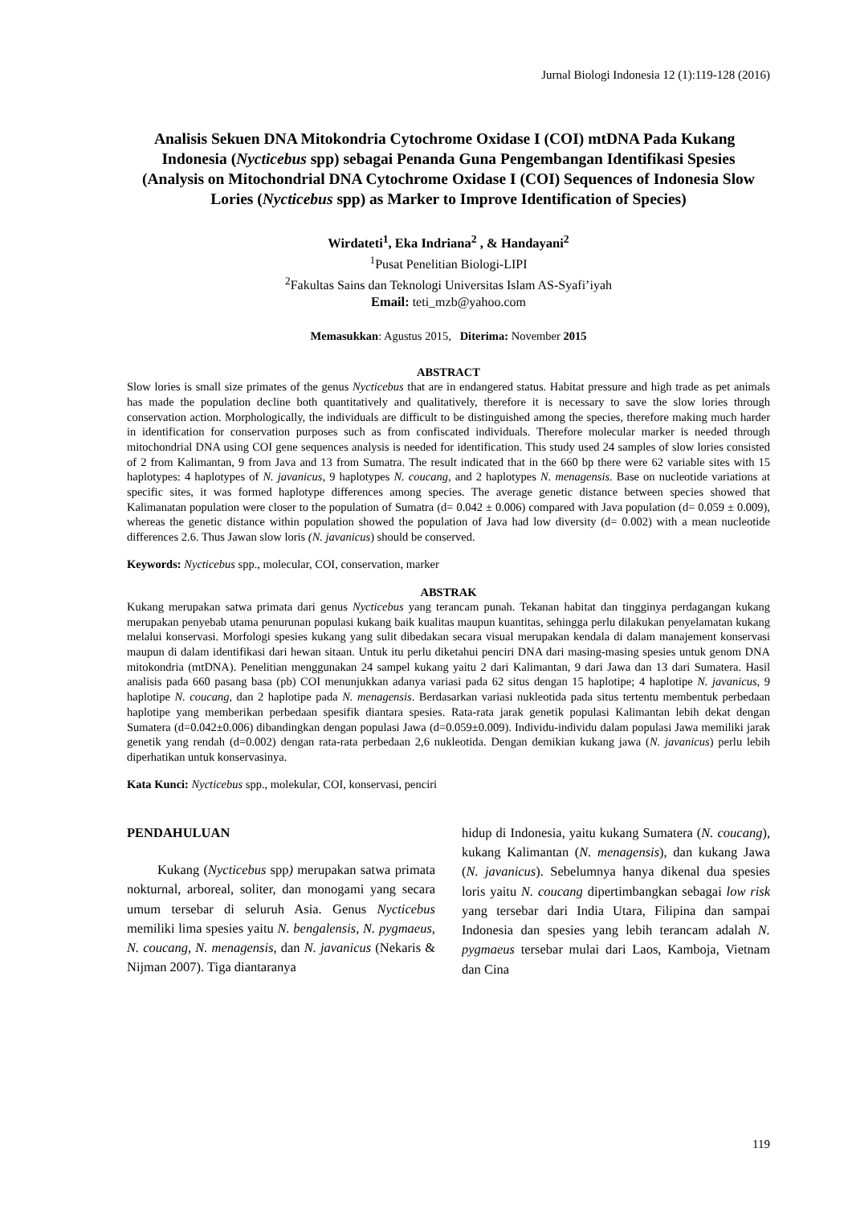Jurnal Biologi Indonesia 12 (1):119-128 (2016)
Analisis Sekuen DNA Mitokondria Cytochrome Oxidase I (COI) mtDNA Pada Kukang Indonesia (Nycticebus spp) sebagai Penanda Guna Pengembangan Identifikasi Spesies
(Analysis on Mitochondrial DNA Cytochrome Oxidase I (COI) Sequences of Indonesia Slow Lories (Nycticebus spp) as Marker to Improve Identification of Species)
Wirdateti<sup>1</sup>, Eka Indriana<sup>2</sup> , & Handayani<sup>2</sup>
<sup>1</sup> Pusat Penelitian Biologi-LIPI
<sup>2</sup> Fakultas Sains dan Teknologi Universitas Islam AS-Syafi’iyah
Email: teti_mzb@yahoo.com
Memasukkan: Agustus 2015, Diterima: November 2015
ABSTRACT
Slow lories is small size primates of the genus Nycticebus that are in endangered status. Habitat pressure and high trade as pet animals has made the population decline both quantitatively and qualitatively, therefore it is necessary to save the slow lories through conservation action. Morphologically, the individuals are difficult to be distinguished among the species, therefore making much harder in identification for conservation purposes such as from confiscated individuals. Therefore molecular marker is needed through mitochondrial DNA using COI gene sequences analysis is needed for identification. This study used 24 samples of slow lories consisted of 2 from Kalimantan, 9 from Java and 13 from Sumatra. The result indicated that in the 660 bp there were 62 variable sites with 15 haplotypes: 4 haplotypes of N. javanicus, 9 haplotypes N. coucang, and 2 haplotypes N. menagensis. Base on nucleotide variations at specific sites, it was formed haplotype differences among species. The average genetic distance between species showed that Kalimanatan population were closer to the population of Sumatra (d= 0.042 ± 0.006) compared with Java population (d= 0.059 ± 0.009), whereas the genetic distance within population showed the population of Java had low diversity (d= 0.002) with a mean nucleotide differences 2.6. Thus Jawan slow loris (N. javanicus) should be conserved.
Keywords: Nycticebus spp., molecular, COI, conservation, marker
ABSTRAK
Kukang merupakan satwa primata dari genus Nycticebus yang terancam punah. Tekanan habitat dan tingginya perdagangan kukang merupakan penyebab utama penurunan populasi kukang baik kualitas maupun kuantitas, sehingga perlu dilakukan penyelamatan kukang melalui konservasi. Morfologi spesies kukang yang sulit dibedakan secara visual merupakan kendala di dalam manajement konservasi maupun di dalam identifikasi dari hewan sitaan. Untuk itu perlu diketahui penciri DNA dari masing-masing spesies untuk genom DNA mitokondria (mtDNA). Penelitian menggunakan 24 sampel kukang yaitu 2 dari Kalimantan, 9 dari Jawa dan 13 dari Sumatera. Hasil analisis pada 660 pasang basa (pb) COI menunjukkan adanya variasi pada 62 situs dengan 15 haplotipe; 4 haplotipe N. javanicus, 9 haplotipe N. coucang, dan 2 haplotipe pada N. menagensis. Berdasarkan variasi nukleotida pada situs tertentu membentuk perbedaan haplotipe yang memberikan perbedaan spesifik diantara spesies. Rata-rata jarak genetik populasi Kalimantan lebih dekat dengan Sumatera (d=0.042±0.006) dibandingkan dengan populasi Jawa (d=0.059±0.009). Individu-individu dalam populasi Jawa memiliki jarak genetik yang rendah (d=0.002) dengan rata-rata perbedaan 2,6 nukleotida. Dengan demikian kukang jawa (N. javanicus) perlu lebih diperhatikan untuk konservasinya.
Kata Kunci: Nycticebus spp., molekular, COI, konservasi, penciri
PENDAHULUAN
Kukang (Nycticebus spp) merupakan satwa primata nokturnal, arboreal, soliter, dan monogami yang secara umum tersebar di seluruh Asia. Genus Nycticebus memiliki lima spesies yaitu N. bengalensis, N. pygmaeus, N. coucang, N. menagensis, dan N. javanicus (Nekaris & Nijman 2007). Tiga diantaranya
hidup di Indonesia, yaitu kukang Sumatera (N. coucang), kukang Kalimantan (N. menagensis), dan kukang Jawa (N. javanicus). Sebelumnya hanya dikenal dua spesies loris yaitu N. coucang dipertimbangkan sebagai low risk yang tersebar dari India Utara, Filipina dan sampai Indonesia dan spesies yang lebih terancam adalah N. pygmaeus tersebar mulai dari Laos, Kamboja, Vietnam dan Cina
119